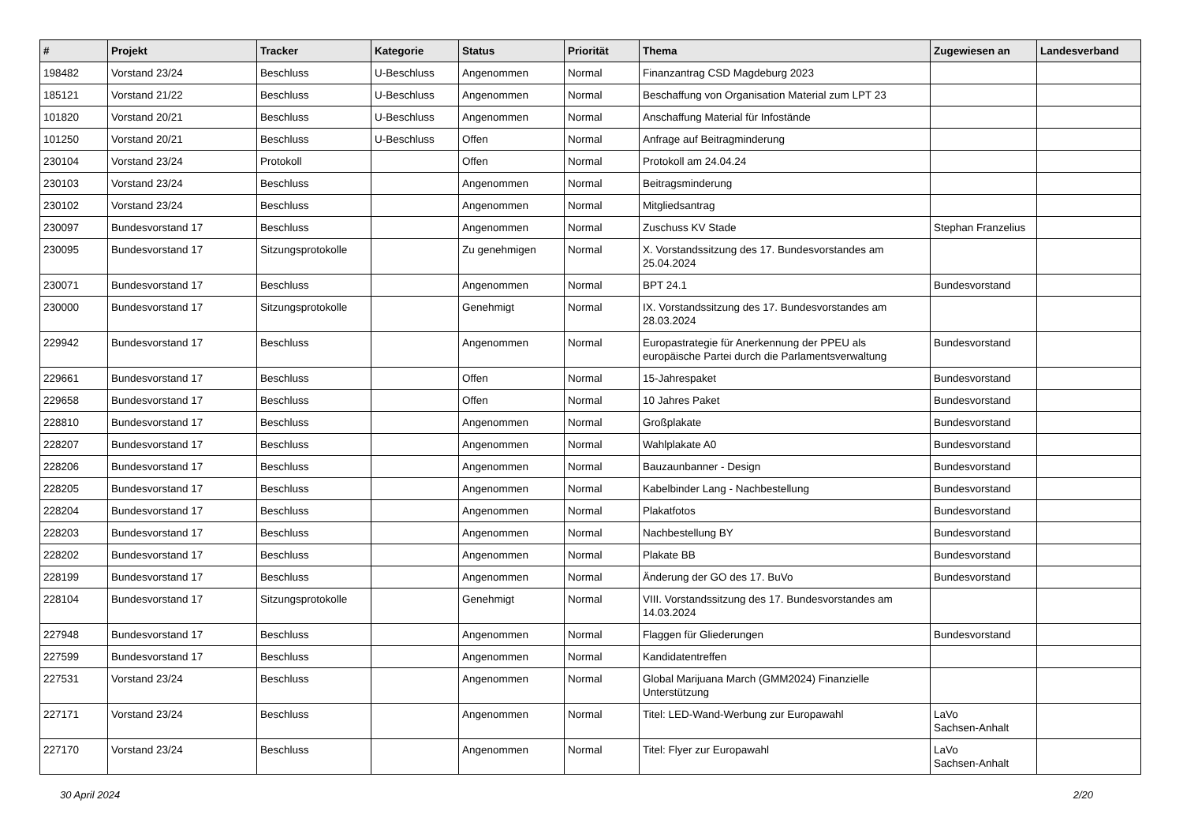| # | Projekt | Tracker | Kategorie | Status | Priorität | Thema | Zugewiesen an | Landesverband |
| --- | --- | --- | --- | --- | --- | --- | --- | --- |
| 198482 | Vorstand 23/24 | Beschluss | U-Beschluss | Angenommen | Normal | Finanzantrag CSD Magdeburg 2023 | | |
| 185121 | Vorstand 21/22 | Beschluss | U-Beschluss | Angenommen | Normal | Beschaffung von Organisation Material zum LPT 23 | | |
| 101820 | Vorstand 20/21 | Beschluss | U-Beschluss | Angenommen | Normal | Anschaffung Material für Infostände | | |
| 101250 | Vorstand 20/21 | Beschluss | U-Beschluss | Offen | Normal | Anfrage auf Beitragminderung | | |
| 230104 | Vorstand 23/24 | Protokoll | | Offen | Normal | Protokoll am 24.04.24 | | |
| 230103 | Vorstand 23/24 | Beschluss | | Angenommen | Normal | Beitragsminderung | | |
| 230102 | Vorstand 23/24 | Beschluss | | Angenommen | Normal | Mitgliedsantrag | | |
| 230097 | Bundesvorstand 17 | Beschluss | | Angenommen | Normal | Zuschuss KV Stade | Stephan Franzelius | |
| 230095 | Bundesvorstand 17 | Sitzungsprotokolle | | Zu genehmigen | Normal | X. Vorstandssitzung des 17. Bundesvorstandes am 25.04.2024 | | |
| 230071 | Bundesvorstand 17 | Beschluss | | Angenommen | Normal | BPT 24.1 | Bundesvorstand | |
| 230000 | Bundesvorstand 17 | Sitzungsprotokolle | | Genehmigt | Normal | IX. Vorstandssitzung des 17. Bundesvorstandes am 28.03.2024 | | |
| 229942 | Bundesvorstand 17 | Beschluss | | Angenommen | Normal | Europastrategie für Anerkennung der PPEU als europäische Partei durch die Parlamentsverwaltung | Bundesvorstand | |
| 229661 | Bundesvorstand 17 | Beschluss | | Offen | Normal | 15-Jahrespaket | Bundesvorstand | |
| 229658 | Bundesvorstand 17 | Beschluss | | Offen | Normal | 10 Jahres Paket | Bundesvorstand | |
| 228810 | Bundesvorstand 17 | Beschluss | | Angenommen | Normal | Großplakate | Bundesvorstand | |
| 228207 | Bundesvorstand 17 | Beschluss | | Angenommen | Normal | Wahlplakate A0 | Bundesvorstand | |
| 228206 | Bundesvorstand 17 | Beschluss | | Angenommen | Normal | Bauzaunbanner - Design | Bundesvorstand | |
| 228205 | Bundesvorstand 17 | Beschluss | | Angenommen | Normal | Kabelbinder Lang - Nachbestellung | Bundesvorstand | |
| 228204 | Bundesvorstand 17 | Beschluss | | Angenommen | Normal | Plakatfotos | Bundesvorstand | |
| 228203 | Bundesvorstand 17 | Beschluss | | Angenommen | Normal | Nachbestellung BY | Bundesvorstand | |
| 228202 | Bundesvorstand 17 | Beschluss | | Angenommen | Normal | Plakate BB | Bundesvorstand | |
| 228199 | Bundesvorstand 17 | Beschluss | | Angenommen | Normal | Änderung der GO des 17. BuVo | Bundesvorstand | |
| 228104 | Bundesvorstand 17 | Sitzungsprotokolle | | Genehmigt | Normal | VIII. Vorstandssitzung des 17. Bundesvorstandes am 14.03.2024 | | |
| 227948 | Bundesvorstand 17 | Beschluss | | Angenommen | Normal | Flaggen für Gliederungen | Bundesvorstand | |
| 227599 | Bundesvorstand 17 | Beschluss | | Angenommen | Normal | Kandidatentreffen | | |
| 227531 | Vorstand 23/24 | Beschluss | | Angenommen | Normal | Global Marijuana March (GMM2024) Finanzielle Unterstützung | | |
| 227171 | Vorstand 23/24 | Beschluss | | Angenommen | Normal | Titel: LED-Wand-Werbung zur Europawahl | LaVo Sachsen-Anhalt | |
| 227170 | Vorstand 23/24 | Beschluss | | Angenommen | Normal | Titel: Flyer zur Europawahl | LaVo Sachsen-Anhalt | |
30 April 2024 2/20